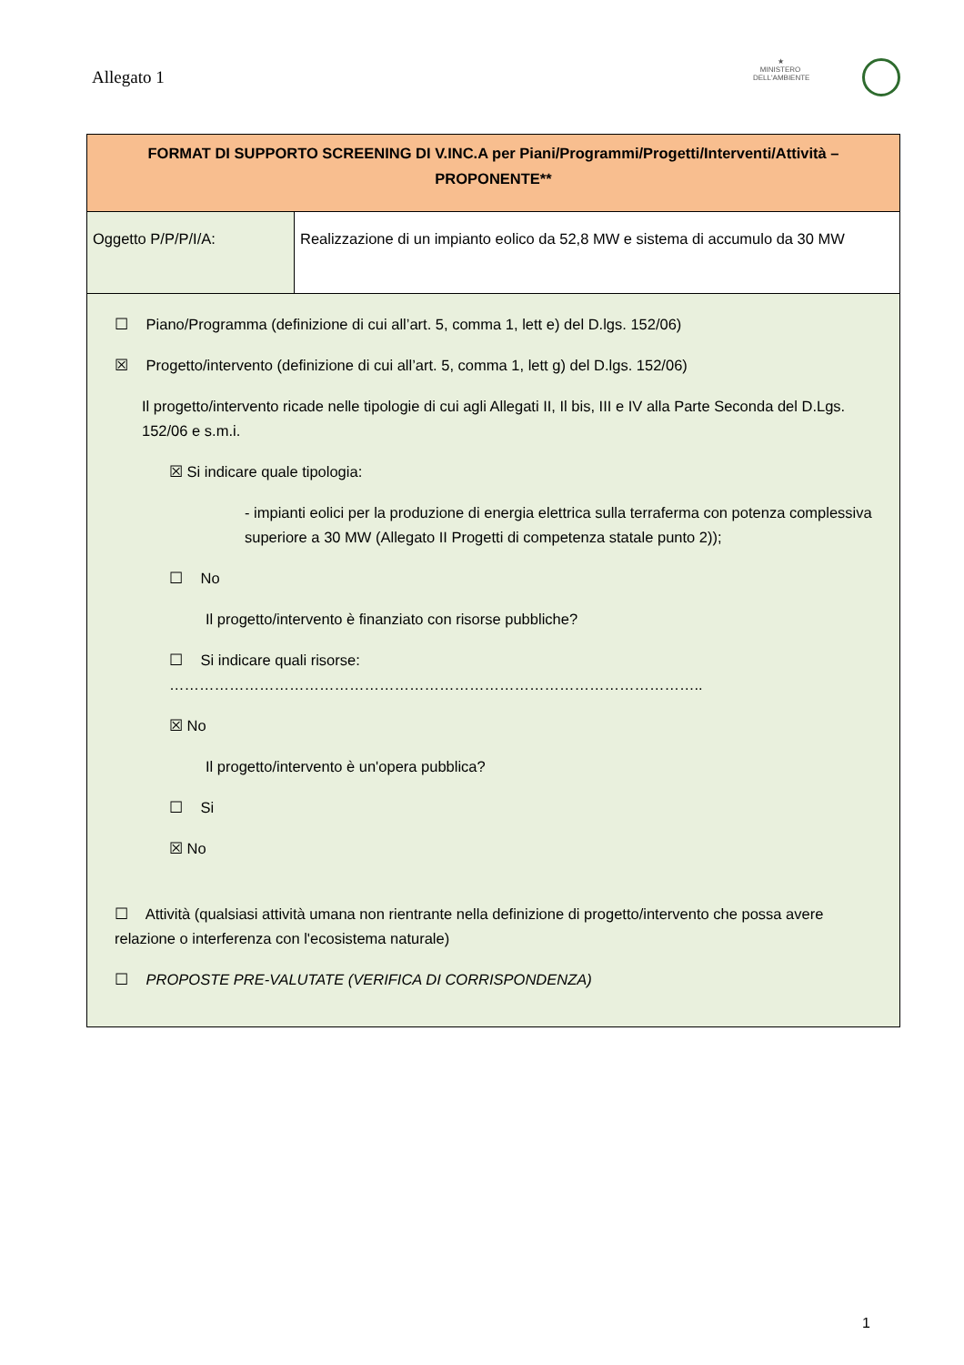Allegato 1
★
MINISTERO DELL'AMBIENTE
| FORMAT DI SUPPORTO SCREENING DI V.INC.A per Piani/Programmi/Progetti/Interventi/Attività – PROPONENTE** | |
| --- | --- |
| Oggetto P/P/P/I/A: | Realizzazione di un impianto eolico da 52,8 MW e sistema di accumulo da 30 MW |
| ☐ Piano/Programma (definizione di cui all’art. 5, comma 1, lett e) del D.lgs. 152/06) ☒ Progetto/intervento (definizione di cui all’art. 5, comma 1, lett g) del D.lgs. 152/06) Il progetto/intervento ricade nelle tipologie di cui agli Allegati II, Il bis, III e IV alla Parte Seconda del D.Lgs. 152/06 e s.m.i. ☒ Si indicare quale tipologia: - impianti eolici per la produzione di energia elettrica sulla terraferma con potenza complessiva superiore a 30 MW (Allegato II Progetti di competenza statale punto 2)); ☐ No Il progetto/intervento è finanziato con risorse pubbliche? ☐ Si indicare quali risorse: …………………………………………………………………………………………….. ☒ No Il progetto/intervento è un'opera pubblica? ☐ Si ☒ No ☐ Attività (qualsiasi attività umana non rientrante nella definizione di progetto/intervento che possa avere relazione o interferenza con l'ecosistema naturale) ☐ PROPOSTE PRE-VALUTATE (VERIFICA DI CORRISPONDENZA) | |
1